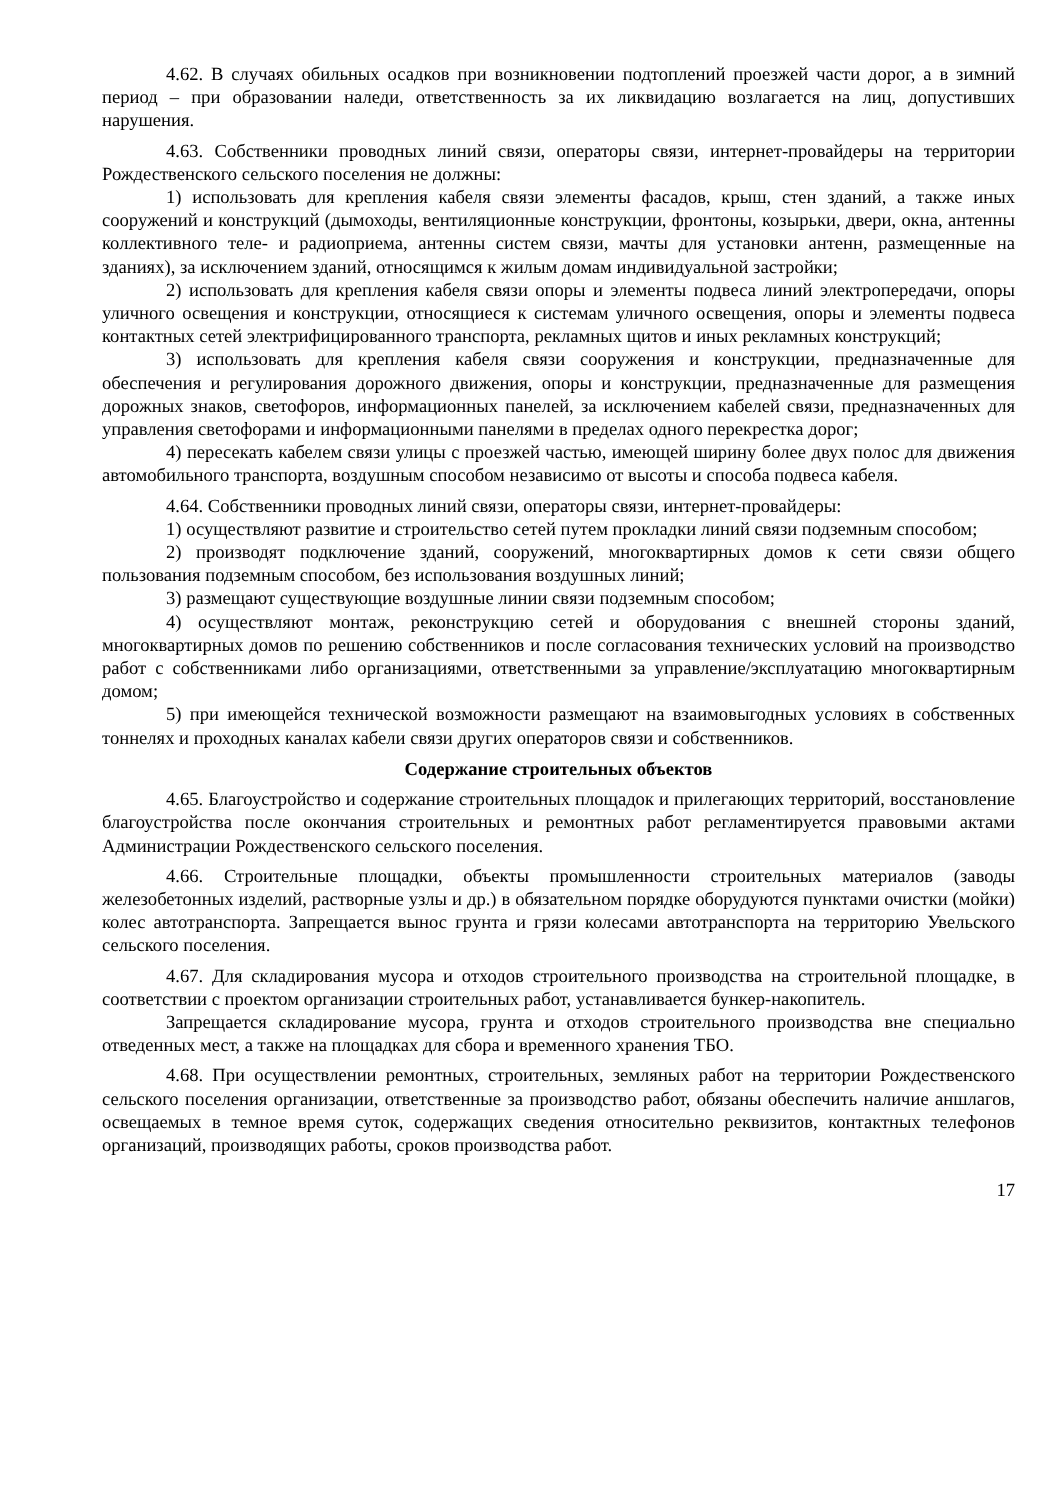4.62. В случаях обильных осадков при возникновении подтоплений проезжей части дорог, а в зимний период – при образовании наледи, ответственность за их ликвидацию возлагается на лиц, допустивших нарушения.
4.63. Собственники проводных линий связи, операторы связи, интернет-провайдеры на территории Рождественского сельского поселения не должны:
1) использовать для крепления кабеля связи элементы фасадов, крыш, стен зданий, а также иных сооружений и конструкций (дымоходы, вентиляционные конструкции, фронтоны, козырьки, двери, окна, антенны коллективного теле- и радиоприема, антенны систем связи, мачты для установки антенн, размещенные на зданиях), за исключением зданий, относящимся к жилым домам индивидуальной застройки;
2) использовать для крепления кабеля связи опоры и элементы подвеса линий электропередачи, опоры уличного освещения и конструкции, относящиеся к системам уличного освещения, опоры и элементы подвеса контактных сетей электрифицированного транспорта, рекламных щитов и иных рекламных конструкций;
3) использовать для крепления кабеля связи сооружения и конструкции, предназначенные для обеспечения и регулирования дорожного движения, опоры и конструкции, предназначенные для размещения дорожных знаков, светофоров, информационных панелей, за исключением кабелей связи, предназначенных для управления светофорами и информационными панелями в пределах одного перекрестка дорог;
4) пересекать кабелем связи улицы с проезжей частью, имеющей ширину более двух полос для движения автомобильного транспорта, воздушным способом независимо от высоты и способа подвеса кабеля.
4.64. Собственники проводных линий связи, операторы связи, интернет-провайдеры:
1) осуществляют развитие и строительство сетей путем прокладки линий связи подземным способом;
2) производят подключение зданий, сооружений, многоквартирных домов к сети связи общего пользования подземным способом, без использования воздушных линий;
3) размещают существующие воздушные линии связи подземным способом;
4) осуществляют монтаж, реконструкцию сетей и оборудования с внешней стороны зданий, многоквартирных домов по решению собственников и после согласования технических условий на производство работ с собственниками либо организациями, ответственными за управление/эксплуатацию многоквартирным домом;
5) при имеющейся технической возможности размещают на взаимовыгодных условиях в собственных тоннелях и проходных каналах кабели связи других операторов связи и собственников.
Содержание строительных объектов
4.65. Благоустройство и содержание строительных площадок и прилегающих территорий, восстановление благоустройства после окончания строительных и ремонтных работ регламентируется правовыми актами Администрации Рождественского сельского поселения.
4.66. Строительные площадки, объекты промышленности строительных материалов (заводы железобетонных изделий, растворные узлы и др.) в обязательном порядке оборудуются пунктами очистки (мойки) колес автотранспорта. Запрещается вынос грунта и грязи колесами автотранспорта на территорию Увельского сельского поселения.
4.67. Для складирования мусора и отходов строительного производства на строительной площадке, в соответствии с проектом организации строительных работ, устанавливается бункер-накопитель.
Запрещается складирование мусора, грунта и отходов строительного производства вне специально отведенных мест, а также на площадках для сбора и временного хранения ТБО.
4.68. При осуществлении ремонтных, строительных, земляных работ на территории Рождественского сельского поселения организации, ответственные за производство работ, обязаны обеспечить наличие аншлагов, освещаемых в темное время суток, содержащих сведения относительно реквизитов, контактных телефонов организаций, производящих работы, сроков производства работ.
17